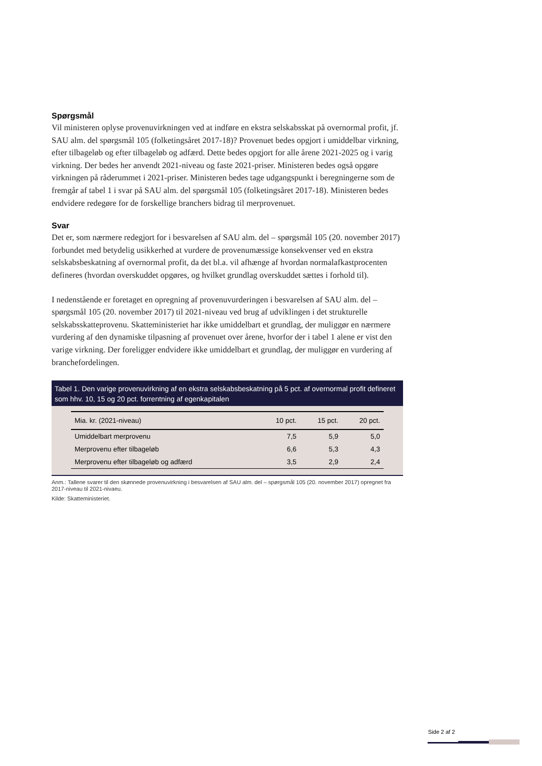Spørgsmål
Vil ministeren oplyse provenuvirkningen ved at indføre en ekstra selskabsskat på overnormal profit, jf. SAU alm. del spørgsmål 105 (folketingsåret 2017-18)? Provenuet bedes opgjort i umiddelbar virkning, efter tilbageløb og efter tilbageløb og adfærd. Dette bedes opgjort for alle årene 2021-2025 og i varig virkning. Der bedes her anvendt 2021-niveau og faste 2021-priser. Ministeren bedes også opgøre virkningen på råderummet i 2021-priser. Ministeren bedes tage udgangspunkt i beregningerne som de fremgår af tabel 1 i svar på SAU alm. del spørgsmål 105 (folketingsåret 2017-18). Ministeren bedes endvidere redegøre for de forskellige branchers bidrag til merprovenuet.
Svar
Det er, som nærmere redegjort for i besvarelsen af SAU alm. del – spørgsmål 105 (20. november 2017) forbundet med betydelig usikkerhed at vurdere de provenumæssige konsekvenser ved en ekstra selskabsbeskatning af overnormal profit, da det bl.a. vil afhænge af hvordan normalafkastprocenten defineres (hvordan overskuddet opgøres, og hvilket grundlag overskuddet sættes i forhold til).
I nedenstående er foretaget en opregning af provenuvurderingen i besvarelsen af SAU alm. del – spørgsmål 105 (20. november 2017) til 2021-niveau ved brug af udviklingen i det strukturelle selskabsskatteprovenu. Skatteministeriet har ikke umiddelbart et grundlag, der muliggør en nærmere vurdering af den dynamiske tilpasning af provenuet over årene, hvorfor der i tabel 1 alene er vist den varige virkning. Der foreligger endvidere ikke umiddelbart et grundlag, der muliggør en vurdering af branchefordelingen.
Tabel 1. Den varige provenuvirkning af en ekstra selskabsbeskatning på 5 pct. af overnormal profit defineret som hhv. 10, 15 og 20 pct. forrentning af egenkapitalen
| Mia. kr. (2021-niveau) | 10 pct. | 15 pct. | 20 pct. |
| --- | --- | --- | --- |
| Umiddelbart merprovenu | 7,5 | 5,9 | 5,0 |
| Merprovenu efter tilbageløb | 6,6 | 5,3 | 4,3 |
| Merprovenu efter tilbageløb og adfærd | 3,5 | 2,9 | 2,4 |
Anm.: Tallene svarer til den skønnede provenuvirkning i besvarelsen af SAU alm. del – spørgsmål 105 (20. november 2017) opregnet fra 2017-niveau til 2021-nivaeu.
Kilde: Skatteministeriet.
Side 2 af 2